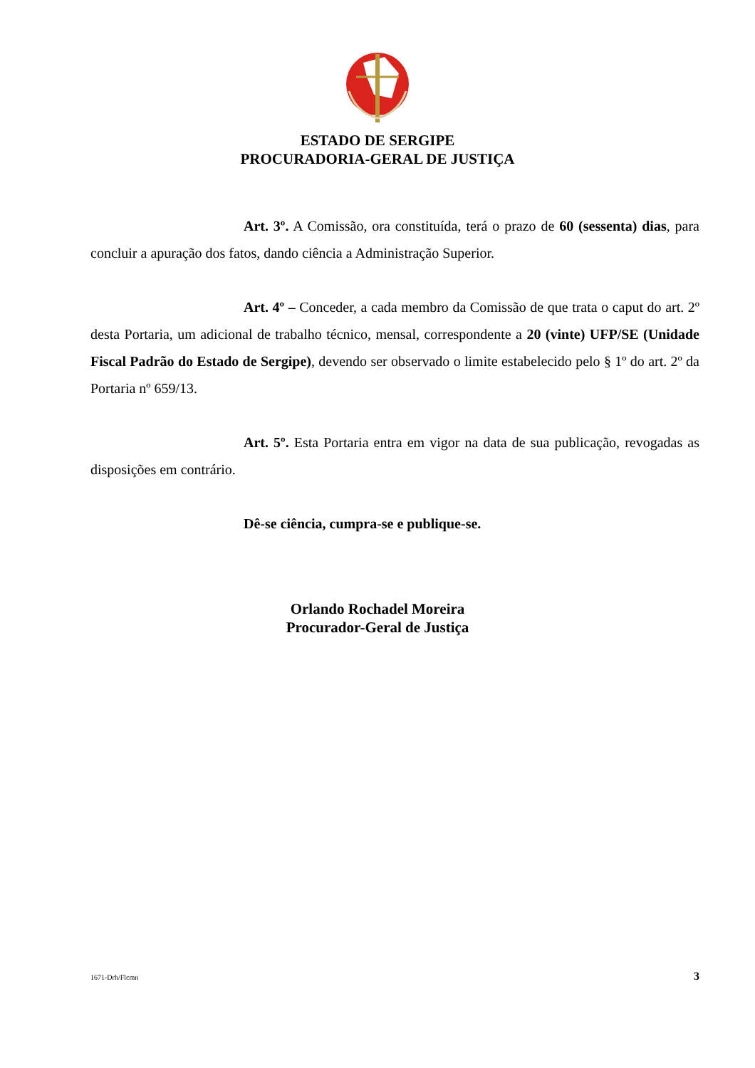ESTADO DE SERGIPE
PROCURADORIA-GERAL DE JUSTIÇA
Art. 3º. A Comissão, ora constituída, terá o prazo de 60 (sessenta) dias, para concluir a apuração dos fatos, dando ciência a Administração Superior.
Art. 4º – Conceder, a cada membro da Comissão de que trata o caput do art. 2º desta Portaria, um adicional de trabalho técnico, mensal, correspondente a 20 (vinte) UFP/SE (Unidade Fiscal Padrão do Estado de Sergipe), devendo ser observado o limite estabelecido pelo § 1º do art. 2º da Portaria nº 659/13.
Art. 5º. Esta Portaria entra em vigor na data de sua publicação, revogadas as disposições em contrário.
Dê-se ciência, cumpra-se e publique-se.
Orlando Rochadel Moreira
Procurador-Geral de Justiça
1671-Drh/Flcmn 3